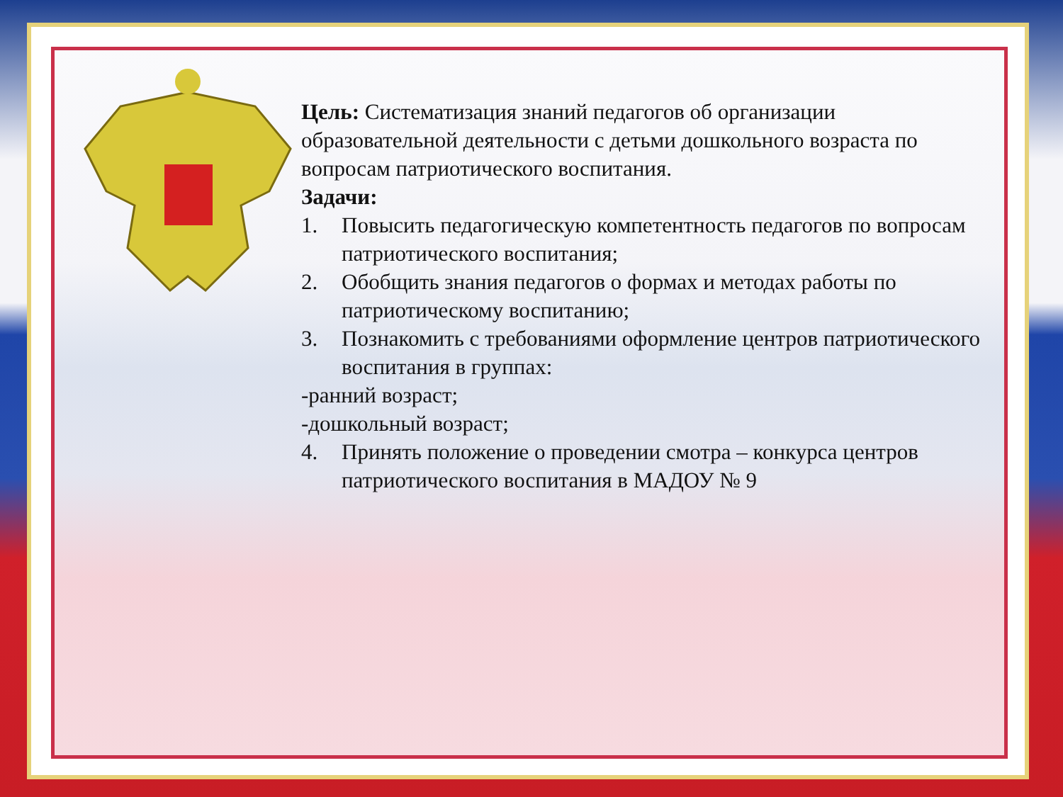Цель: Систематизация знаний педагогов об организации образовательной деятельности с детьми дошкольного возраста по вопросам патриотического воспитания.
Задачи:
1. Повысить педагогическую компетентность педагогов по вопросам патриотического воспитания;
2. Обобщить знания педагогов о формах и методах работы по патриотическому воспитанию;
3. Познакомить с требованиями оформление центров патриотического воспитания в группах:
-ранний возраст;
-дошкольный возраст;
4. Принять положение о проведении смотра – конкурса центров патриотического воспитания в МАДОУ № 9